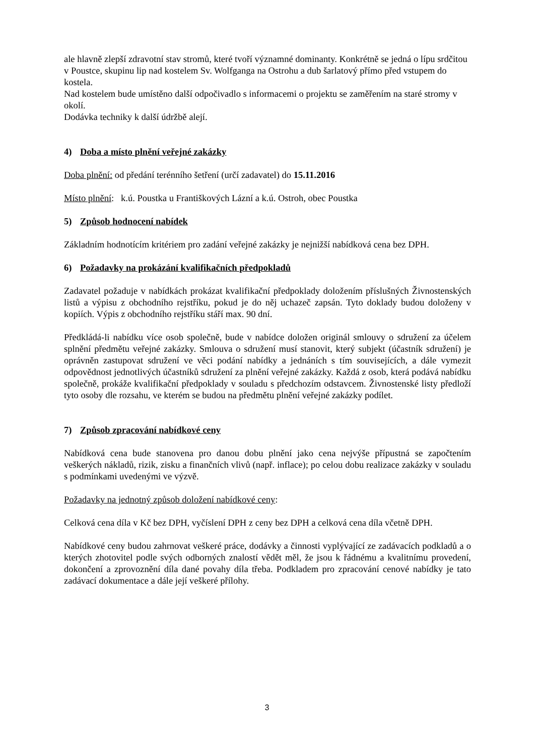ale hlavně zlepší zdravotní stav stromů, které tvoří významné dominanty. Konkrétně se jedná o lípu srdčitou v Poustce, skupinu lip nad kostelem Sv. Wolfganga na Ostrohu a dub šarlatový přímo před vstupem do kostela.
Nad kostelem bude umístěno další odpočivadlo s informacemi o projektu se zaměřením na staré stromy v okolí.
Dodávka techniky k další údržbě alejí.
4) Doba a místo plnění veřejné zakázky
Doba plnění: od předání terénního šetření (určí zadavatel) do 15.11.2016
Místo plnění: k.ú. Poustka u Františkových Lázní a k.ú. Ostroh, obec Poustka
5) Způsob hodnocení nabídek
Základním hodnotícím kritériem pro zadání veřejné zakázky je nejnižší nabídková cena bez DPH.
6) Požadavky na prokázání kvalifikačních předpokladů
Zadavatel požaduje v nabídkách prokázat kvalifikační předpoklady doložením příslušných Živnostenských listů a výpisu z obchodního rejstříku, pokud je do něj uchazeč zapsán. Tyto doklady budou doloženy v kopiích. Výpis z obchodního rejstříku stáří max. 90 dní.
Předkládá-li nabídku více osob společně, bude v nabídce doložen originál smlouvy o sdružení za účelem splnění předmětu veřejné zakázky. Smlouva o sdružení musí stanovit, který subjekt (účastník sdružení) je oprávněn zastupovat sdružení ve věci podání nabídky a jednáních s tím souvisejících, a dále vymezit odpovědnost jednotlivých účastníků sdružení za plnění veřejné zakázky. Každá z osob, která podává nabídku společně, prokáže kvalifikační předpoklady v souladu s předchozím odstavcem. Živnostenské listy předloží tyto osoby dle rozsahu, ve kterém se budou na předmětu plnění veřejné zakázky podílet.
7) Způsob zpracování nabídkové ceny
Nabídková cena bude stanovena pro danou dobu plnění jako cena nejvýše přípustná se započtením veškerých nákladů, rizik, zisku a finančních vlivů (např. inflace); po celou dobu realizace zakázky v souladu s podmínkami uvedenými ve výzvě.
Požadavky na jednotný způsob doložení nabídkové ceny:
Celková cena díla v Kč bez DPH, vyčíslení DPH z ceny bez DPH a celková cena díla včetně DPH.
Nabídkové ceny budou zahrnovat veškeré práce, dodávky a činnosti vyplývající ze zadávacích podkladů a o kterých zhotovitel podle svých odborných znalostí vědět měl, že jsou k řádnému a kvalitnímu provedení, dokončení a zprovoznění díla dané povahy díla třeba. Podkladem pro zpracování cenové nabídky je tato zadávací dokumentace a dále její veškeré přílohy.
3